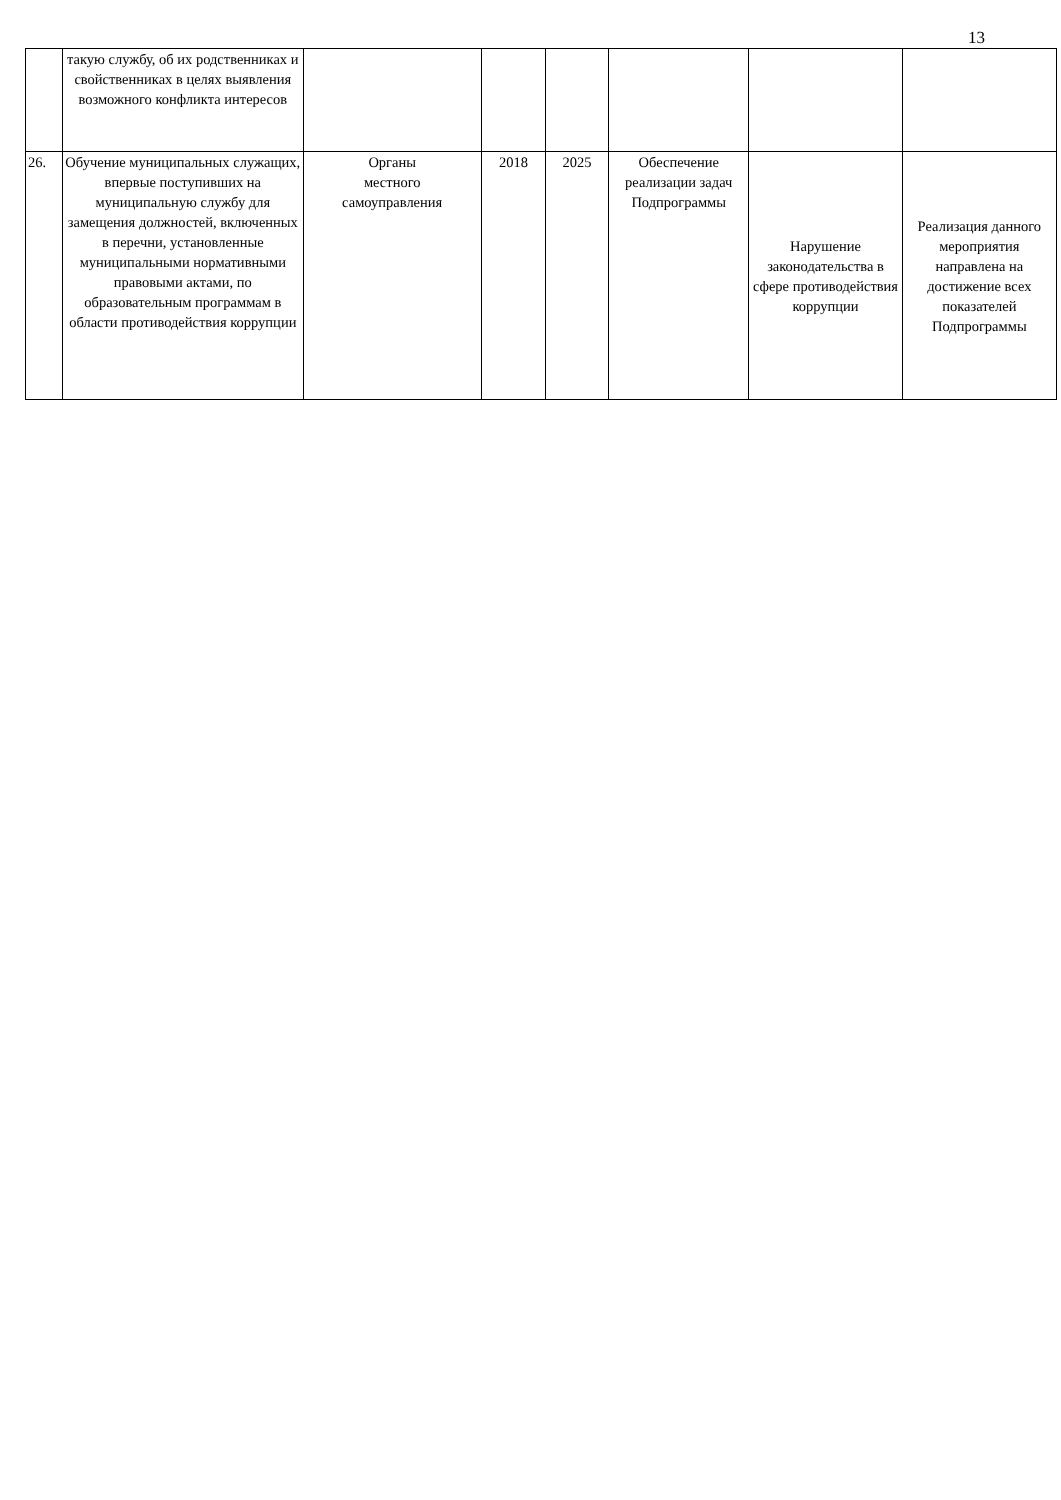13
| | такую службу, об их родственниках и свойственниках в целях выявления возможного конфликта интересов | | | | | | |
| 26. | Обучение муниципальных служащих, впервые поступивших на муниципальную службу для замещения должностей, включенных в перечни, установленные муниципальными нормативными правовыми актами, по образовательным программам в области противодействия коррупции | Органы местного самоуправления | 2018 | 2025 | Обеспечение реализации задач Подпрограммы | Нарушение законодательства в сфере противодействия коррупции | Реализация данного мероприятия направлена на достижение всех показателей Подпрограммы |